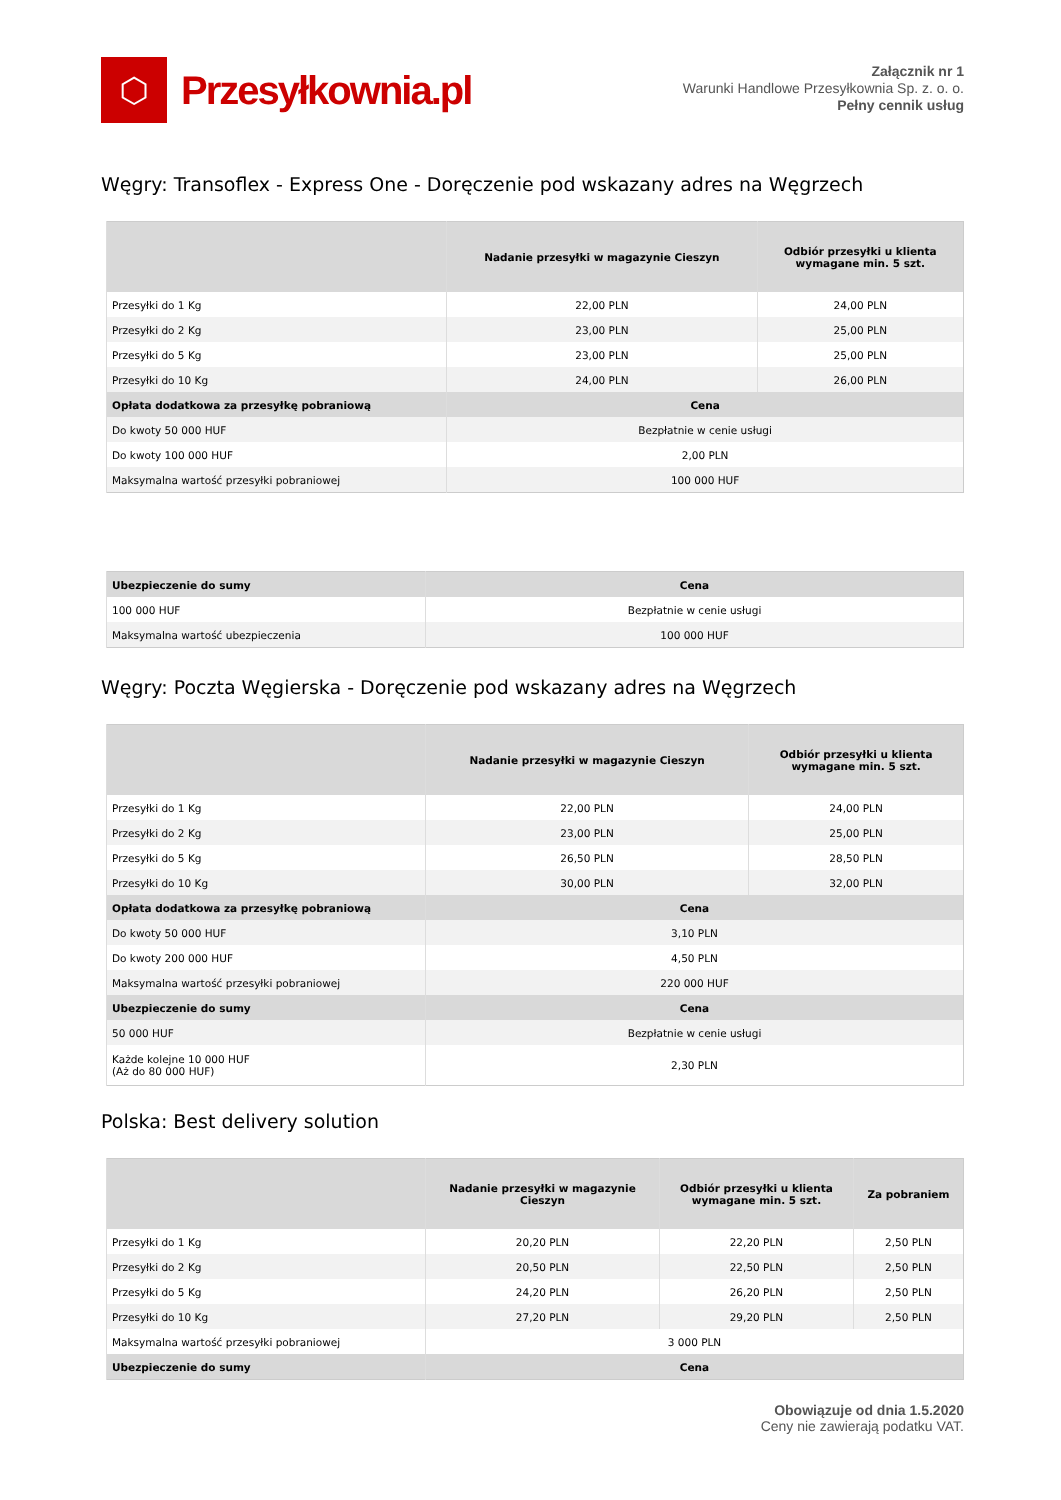⬡
Przesyłkownia.pl
Załącznik nr 1
Warunki Handlowe Przesyłkownia Sp. z. o. o.
Pełny cennik usług
Węgry: Transoflex - Express One - Doręczenie pod wskazany adres na Węgrzech
| | Nadanie przesyłki w magazynie Cieszyn | Odbiór przesyłki u klienta wymagane min. 5 szt. |
| --- | --- | --- |
| Przesyłki do 1 Kg | 22,00 PLN | 24,00 PLN |
| Przesyłki do 2 Kg | 23,00 PLN | 25,00 PLN |
| Przesyłki do 5 Kg | 23,00 PLN | 25,00 PLN |
| Przesyłki do 10 Kg | 24,00 PLN | 26,00 PLN |
| Opłata dodatkowa za przesyłkę pobraniową | Cena | |
| Do kwoty 50 000 HUF | Bezpłatnie w cenie usługi | |
| Do kwoty 100 000 HUF | 2,00 PLN | |
| Maksymalna wartość przesyłki pobraniowej | 100 000 HUF | |
| Ubezpieczenie do sumy | Cena |
| --- | --- |
| 100 000 HUF | Bezpłatnie w cenie usługi |
| Maksymalna wartość ubezpieczenia | 100 000 HUF |
Węgry: Poczta Węgierska - Doręczenie pod wskazany adres na Węgrzech
| | Nadanie przesyłki w magazynie Cieszyn | Odbiór przesyłki u klienta wymagane min. 5 szt. |
| --- | --- | --- |
| Przesyłki do 1 Kg | 22,00 PLN | 24,00 PLN |
| Przesyłki do 2 Kg | 23,00 PLN | 25,00 PLN |
| Przesyłki do 5 Kg | 26,50 PLN | 28,50 PLN |
| Przesyłki do 10 Kg | 30,00 PLN | 32,00 PLN |
| Opłata dodatkowa za przesyłkę pobraniową | Cena | |
| Do kwoty 50 000 HUF | 3,10 PLN | |
| Do kwoty 200 000 HUF | 4,50 PLN | |
| Maksymalna wartość przesyłki pobraniowej | 220 000 HUF | |
| Ubezpieczenie do sumy | Cena | |
| 50 000 HUF | Bezpłatnie w cenie usługi | |
| Każde kolejne 10 000 HUF (Aż do 80 000 HUF) | 2,30 PLN | |
Polska: Best delivery solution
| | Nadanie przesyłki w magazynie Cieszyn | Odbiór przesyłki u klienta wymagane min. 5 szt. | Za pobraniem |
| --- | --- | --- | --- |
| Przesyłki do 1 Kg | 20,20 PLN | 22,20 PLN | 2,50 PLN |
| Przesyłki do 2 Kg | 20,50 PLN | 22,50 PLN | 2,50 PLN |
| Przesyłki do 5 Kg | 24,20 PLN | 26,20 PLN | 2,50 PLN |
| Przesyłki do 10 Kg | 27,20 PLN | 29,20 PLN | 2,50 PLN |
| Maksymalna wartość przesyłki pobraniowej | 3 000 PLN | | |
| Ubezpieczenie do sumy | Cena | | |
Obowiązuje od dnia 1.5.2020
Ceny nie zawierają podatku VAT.